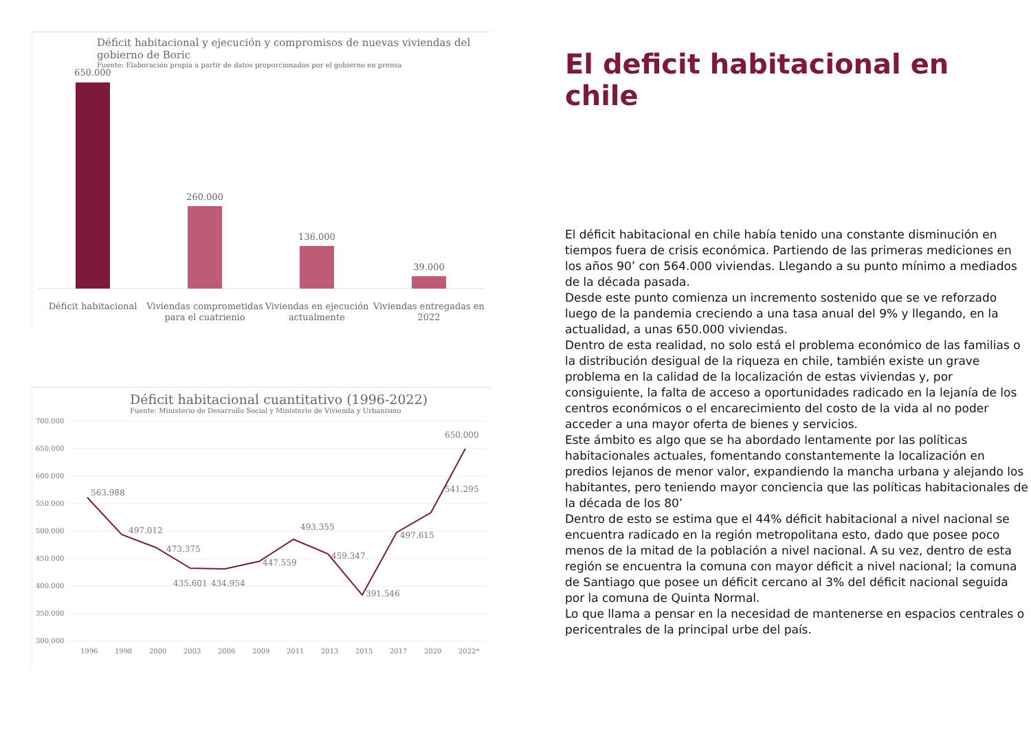Déficit habitacional y ejecución y compromisos de nuevas viviendas del gobierno de Boric
Fuente: Elaboración propia a partir de datos proporcionados por el gobierno en prensa
650.000
260.000
136.000
39.000
Déficit habitacional
Viviendas comprometidas
para el cuatrienio
Viviendas en ejecución
actualmente
Viviendas entregadas en
2022
Déficit habitacional cuantitativo (1996-2022)
Fuente: Ministerio de Desarrollo Social y Ministerio de Vivienda y Urbanismo
700.000
650.000
600.000
550.000
500.000
450.000
400.000
350.000
300.000
563.988
497.012
473.375
435.601
434.954
447.559
493.355
459.347
391.546
497.615
541.295
650.000
1996
1998
2000
2003
2006
2009
2011
2013
2015
2017
2020
2022*
El deficit habitacional en chile
El déficit habitacional en chile había tenido una constante disminución en tiempos fuera de crisis económica. Partiendo de las primeras mediciones en los años 90’ con 564.000 viviendas. Llegando a su punto mínimo a mediados de la década pasada.
Desde este punto comienza un incremento sostenido que se ve reforzado luego de la pandemia creciendo a una tasa anual del 9% y llegando, en la actualidad, a unas 650.000 viviendas.
Dentro de esta realidad, no solo está el problema económico de las familias o la distribución desigual de la riqueza en chile, también existe un grave problema en la calidad de la localización de estas viviendas y, por consiguiente, la falta de acceso a oportunidades radicado en la lejanía de los centros económicos o el encarecimiento del costo de la vida al no poder acceder a una mayor oferta de bienes y servicios.
Este ámbito es algo que se ha abordado lentamente por las políticas habitacionales actuales, fomentando constantemente la localización en predios lejanos de menor valor, expandiendo la mancha urbana y alejando los habitantes, pero teniendo mayor conciencia que las políticas habitacionales de la década de los 80’
Dentro de esto se estima que el 44% déficit habitacional a nivel nacional se encuentra radicado en la región metropolitana esto, dado que posee poco menos de la mitad de la población a nivel nacional. A su vez, dentro de esta región se encuentra la comuna con mayor déficit a nivel nacional; la comuna de Santiago que posee un déficit cercano al 3% del déficit nacional seguida por la comuna de Quinta Normal.
Lo que llama a pensar en la necesidad de mantenerse en espacios centrales o pericentrales de la principal urbe del país.